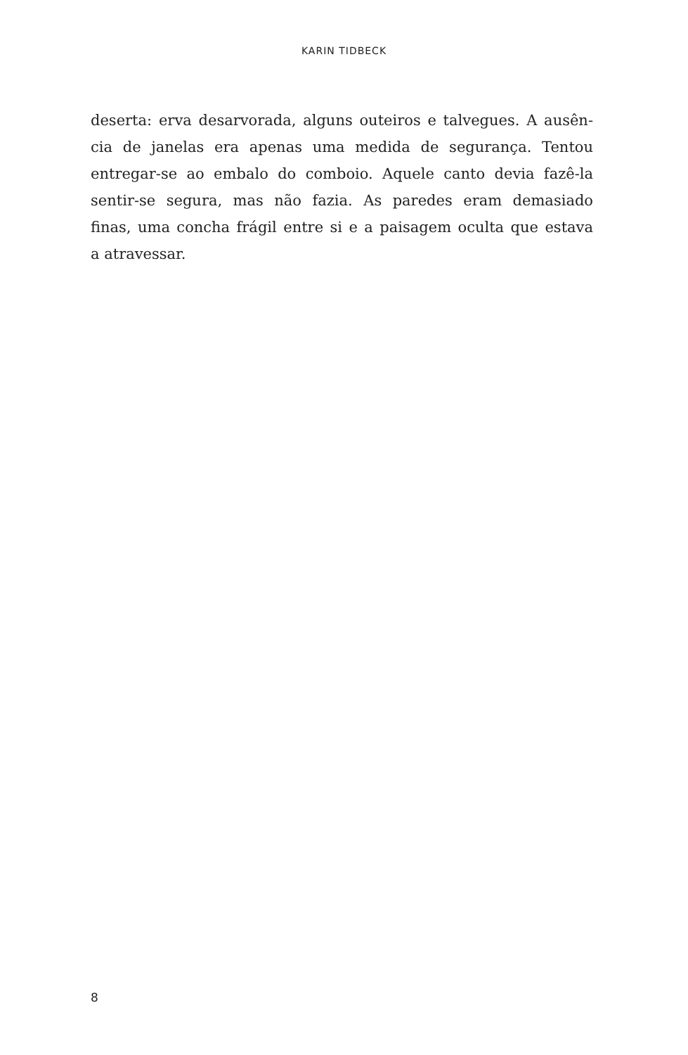KARIN TIDBECK
deserta: erva desarvorada, alguns outeiros e talvegues. A ausên-
cia de janelas era apenas uma medida de segurança. Tentou
entregar-se ao embalo do comboio. Aquele canto devia fazê-la
sentir-se segura, mas não fazia. As paredes eram demasiado
finas, uma concha frágil entre si e a paisagem oculta que estava
a atravessar.
8